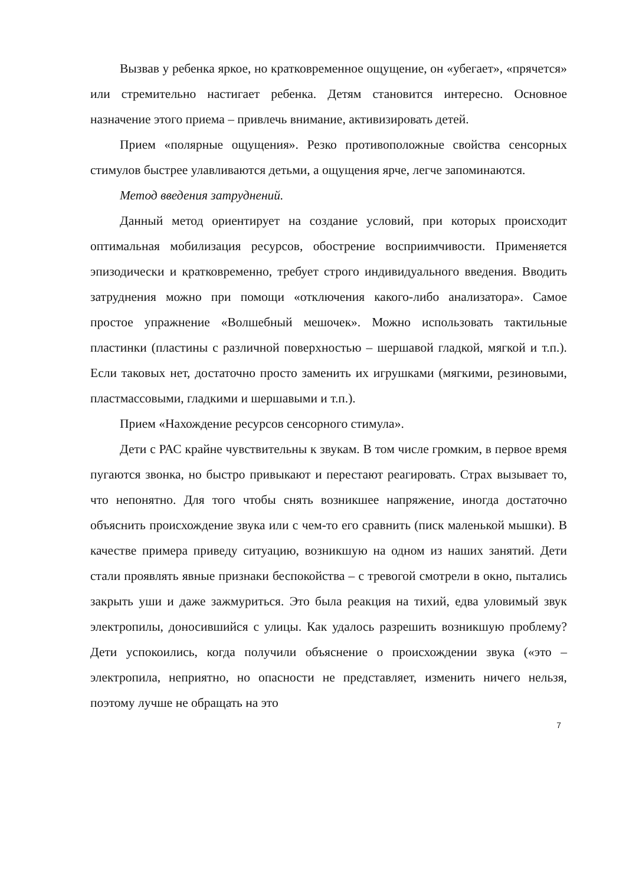Вызвав у ребенка яркое, но кратковременное ощущение, он «убегает», «прячется» или стремительно настигает ребенка. Детям становится интересно. Основное назначение этого приема – привлечь внимание, активизировать детей.
Прием «полярные ощущения». Резко противоположные свойства сенсорных стимулов быстрее улавливаются детьми, а ощущения ярче, легче запоминаются.
Метод введения затруднений.
Данный метод ориентирует на создание условий, при которых происходит оптимальная мобилизация ресурсов, обострение восприимчивости. Применяется эпизодически и кратковременно, требует строго индивидуального введения. Вводить затруднения можно при помощи «отключения какого-либо анализатора». Самое простое упражнение «Волшебный мешочек». Можно использовать тактильные пластинки (пластины с различной поверхностью – шершавой гладкой, мягкой и т.п.). Если таковых нет, достаточно просто заменить их игрушками (мягкими, резиновыми, пластмассовыми, гладкими и шершавыми и т.п.).
Прием «Нахождение ресурсов сенсорного стимула».
Дети с РАС крайне чувствительны к звукам. В том числе громким, в первое время пугаются звонка, но быстро привыкают и перестают реагировать. Страх вызывает то, что непонятно. Для того чтобы снять возникшее напряжение, иногда достаточно объяснить происхождение звука или с чем-то его сравнить (писк маленькой мышки). В качестве примера приведу ситуацию, возникшую на одном из наших занятий. Дети стали проявлять явные признаки беспокойства – с тревогой смотрели в окно, пытались закрыть уши и даже зажмуриться. Это была реакция на тихий, едва уловимый звук электропилы, доносившийся с улицы. Как удалось разрешить возникшую проблему? Дети успокоились, когда получили объяснение о происхождении звука («это – электропила, неприятно, но опасности не представляет, изменить ничего нельзя, поэтому лучше не обращать на это
7